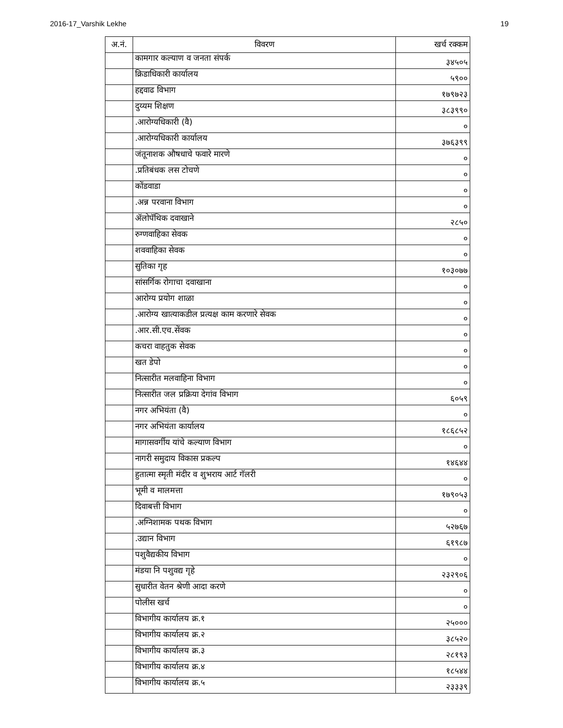2016-17_Varshik Lekhe 19
| अ.नं. | विवरण | खर्च रक्कम |
| --- | --- | --- |
| | कामगार कल्याण व जनता संपर्क | ३४५०५ |
| | क्रिडाधिकारी कार्यालय | ५९०० |
| | हद्दवाढ विभाग | १७९७२३ |
| | दुय्यम शिक्षण | ३८३९९० |
| | .आरोग्यधिकारी (वै) | ० |
| | .आरोग्यधिकारी कार्यालय | ३७६३९९ |
| | जंतूनाशक औषधाचे फवारे मारणे | ० |
| | .प्रतिबंधक लस टोचणे | ० |
| | कोंडवाडा | ० |
| | .अन्न परवाना विभाग | ० |
| | ॲलोपॅथिक दवाखाने | २८५० |
| | रुग्णवाहिका सेवक | ० |
| | शववाहिका सेवक | ० |
| | सुतिका गृह | १०३०७७ |
| | सांसर्गिक रोगाचा दवाखाना | ० |
| | आरोग्य प्रयोग शाळा | ० |
| | .आरोग्य खात्याकडील प्रत्यक्ष काम करणारे सेवक | ० |
| | .आर.सी.एच.सेंवक | ० |
| | कचरा वाहतुक सेवक | ० |
| | खत डेपो | ० |
| | नित्सारीत मलवाहिना विभाग | ० |
| | नित्सारीत जल प्रक्रिया देगांव विभाग | ६०५९ |
| | नगर अभियंता (वै) | ० |
| | नगर अभियंता कार्यालय | १८६८५२ |
| | मागासवर्गीय यांचे कल्याण विभाग | ० |
| | नागरी समुदाय विकास प्रकल्प | १४६४४ |
| | हुतात्मा स्मृती मंदीर व शुभराय आर्ट गॅलरी | ० |
| | भूमी व मालमत्ता | १७९०५३ |
| | दिवाबत्ती विभाग | ० |
| | .अग्निशामक पथक विभाग | ५२७६७ |
| | .उद्यान विभाग | ६१९८७ |
| | पशुवैद्यकीय विभाग | ० |
| | मंडया नि पशुवद्य गृहे | २३२९०६ |
| | सुधारीत वेतन श्रेणी आदा करणे | ० |
| | पोलीस खर्च | ० |
| | विभागीय कार्यालय क्र.१ | २५००० |
| | विभागीय कार्यालय क्र.२ | ३८५२० |
| | विभागीय कार्यालय क्र.३ | २८१९३ |
| | विभागीय कार्यालय क्र.४ | १८५४४ |
| | विभागीय कार्यालय क्र.५ | २३३३९ |